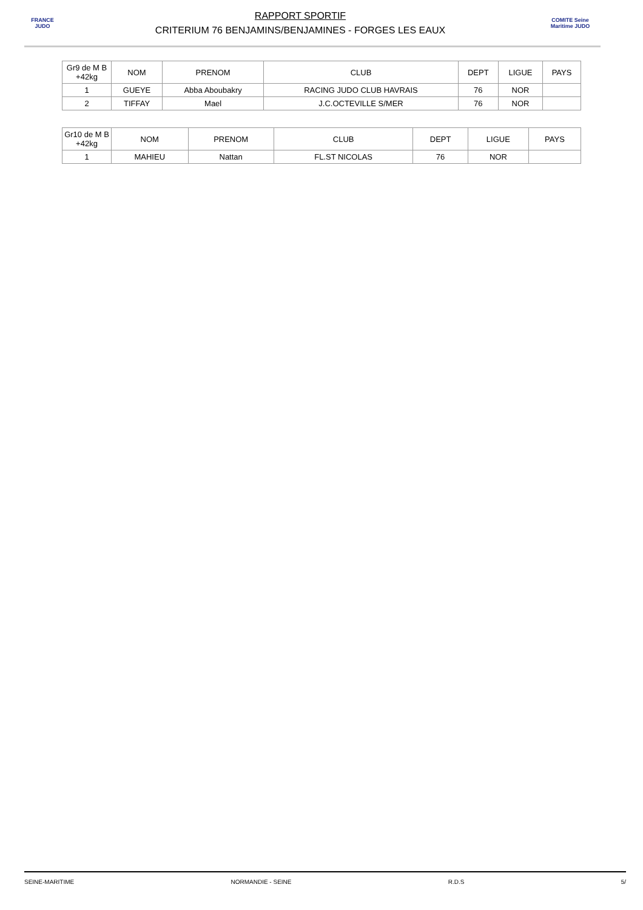FRANCE JUDO
RAPPORT SPORTIF
CRITERIUM 76 BENJAMINS/BENJAMINES - FORGES LES EAUX
COMITE Seine Maritime JUDO
| Gr9 de M B +42kg | NOM | PRENOM | CLUB | DEPT | LIGUE | PAYS |
| --- | --- | --- | --- | --- | --- | --- |
| 1 | GUEYE | Abba Aboubakry | RACING JUDO CLUB HAVRAIS | 76 | NOR | |
| 2 | TIFFAY | Mael | J.C.OCTEVILLE S/MER | 76 | NOR | |
| Gr10 de M B +42kg | NOM | PRENOM | CLUB | DEPT | LIGUE | PAYS |
| --- | --- | --- | --- | --- | --- | --- |
| 1 | MAHIEU | Nattan | FL.ST NICOLAS | 76 | NOR | |
SEINE-MARITIME NORMANDIE - SEINE R.D.S 5/